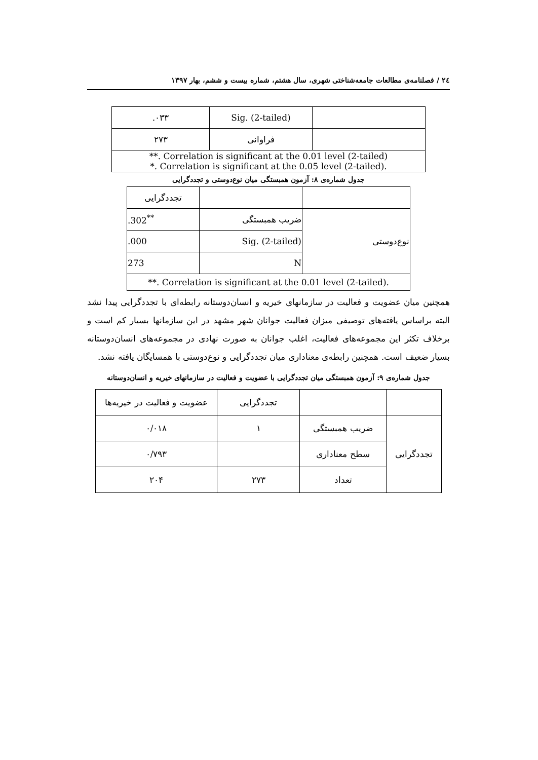۲٤ / فصلنامه‌ی مطالعات جامعه‌شناختی شهری، سال هشتم، شماره بیست و ششم، بهار ۱۳۹۷
| | Sig. (2-tailed) | ۰۳۳. |
| | فراوانی | ۲۷۳ |
| **. Correlation is significant at the 0.01 level (2-tailed) *. Correlation is significant at the 0.05 level (2-tailed). | | |
جدول شماره‌ی ۸: آزمون همبستگی میان نوع‌دوستی و تجددگرایی
| | | تجددگرایی |
| نوع‌دوستی | ضریب همبستگی | .302<sup>**</sup> |
| | Sig. (2-tailed) | .000 |
| | N | 273 |
| **. Correlation is significant at the 0.01 level (2-tailed). | | |
همچنین میان عضویت و فعالیت در سازمانهای خیریه و انسان‌دوستانه رابطه‌ای با تجددگرایی پیدا نشد البته براساس یافته‌های توصیفی میزان فعالیت جوانان شهر مشهد در این سازمانها بسیار کم است و برخلاف تکثر این مجموعه‌های فعالیت، اغلب جوانان به صورت نهادی در مجموعه‌های انسان‌دوستانه بسیار ضعیف است. همچنین رابطه‌ی معناداری میان تجددگرایی و نوع‌دوستی با همسایگان یافته نشد.
جدول شماره‌ی ۹: آزمون همبستگی میان تجددگرایی با عضویت و فعالیت در سازمانهای خیریه و انسان‌دوستانه
| | | تجددگرایی | عضویت و فعالیت در خیریه‌ها |
| تجددگرایی | ضریب همبستگی | ۱ | ۰/۰۱۸ |
| | سطح معناداری | | ۰/۷۹۳ |
| | تعداد | ۲۷۳ | ۲۰۴ |